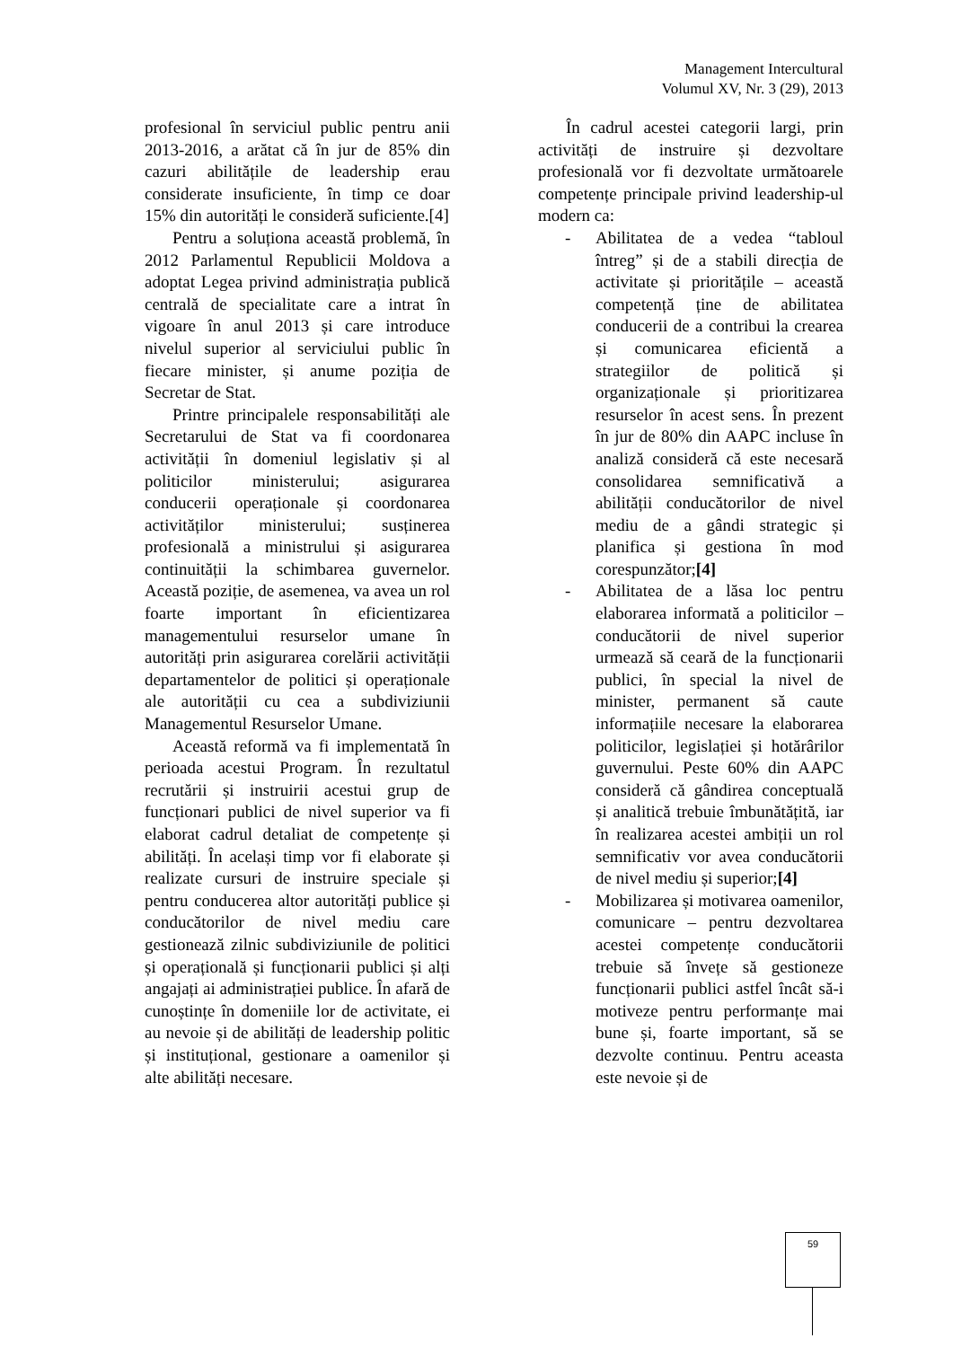Management Intercultural
Volumul XV, Nr. 3 (29), 2013
profesional în serviciul public pentru anii 2013-2016, a arătat că în jur de 85% din cazuri abilitățile de leadership erau considerate insuficiente, în timp ce doar 15% din autorități le consideră suficiente.[4]
Pentru a soluționa această problemă, în 2012 Parlamentul Republicii Moldova a adoptat Legea privind administrația publică centrală de specialitate care a intrat în vigoare în anul 2013 și care introduce nivelul superior al serviciului public în fiecare minister, și anume poziția de Secretar de Stat.
Printre principalele responsabilități ale Secretarului de Stat va fi coordonarea activității în domeniul legislativ și al politicilor ministerului; asigurarea conducerii operaționale și coordonarea activităților ministerului; susținerea profesională a ministrului și asigurarea continuității la schimbarea guvernelor. Această poziție, de asemenea, va avea un rol foarte important în eficientizarea managementului resurselor umane în autorități prin asigurarea corelării activității departamentelor de politici și operaționale ale autorității cu cea a subdiviziunii Managementul Resurselor Umane.
Această reformă va fi implementată în perioada acestui Program. În rezultatul recrutării și instruirii acestui grup de funcționari publici de nivel superior va fi elaborat cadrul detaliat de competențe și abilități. În același timp vor fi elaborate și realizate cursuri de instruire speciale și pentru conducerea altor autorități publice și conducătorilor de nivel mediu care gestionează zilnic subdiviziunile de politici și operațională și funcționarii publici și alți angajați ai administrației publice. În afară de cunoștințe în domeniile lor de activitate, ei au nevoie și de abilități de leadership politic și instituțional, gestionare a oamenilor și alte abilități necesare.
În cadrul acestei categorii largi, prin activități de instruire și dezvoltare profesională vor fi dezvoltate următoarele competențe principale privind leadership-ul modern ca:
- Abilitatea de a vedea “tabloul întreg” și de a stabili direcția de activitate și prioritățile – această competență ține de abilitatea conducerii de a contribui la crearea și comunicarea eficientă a strategiilor de politică și organizaționale și prioritizarea resurselor în acest sens. În prezent în jur de 80% din AAPC incluse în analiză consideră că este necesară consolidarea semnificativă a abilității conducătorilor de nivel mediu de a gândi strategic și planifica și gestiona în mod corespunzător;[4]
- Abilitatea de a lăsa loc pentru elaborarea informată a politicilor – conducătorii de nivel superior urmează să ceară de la funcționarii publici, în special la nivel de minister, permanent să caute informațiile necesare la elaborarea politicilor, legislației și hotărârilor guvernului. Peste 60% din AAPC consideră că gândirea conceptuală și analitică trebuie îmbunătățită, iar în realizarea acestei ambiții un rol semnificativ vor avea conducătorii de nivel mediu și superior;[4]
- Mobilizarea și motivarea oamenilor, comunicare – pentru dezvoltarea acestei competențe conducătorii trebuie să învețe să gestioneze funcționarii publici astfel încât să-i motiveze pentru performanțe mai bune și, foarte important, să se dezvolte continuu. Pentru aceasta este nevoie și de
59